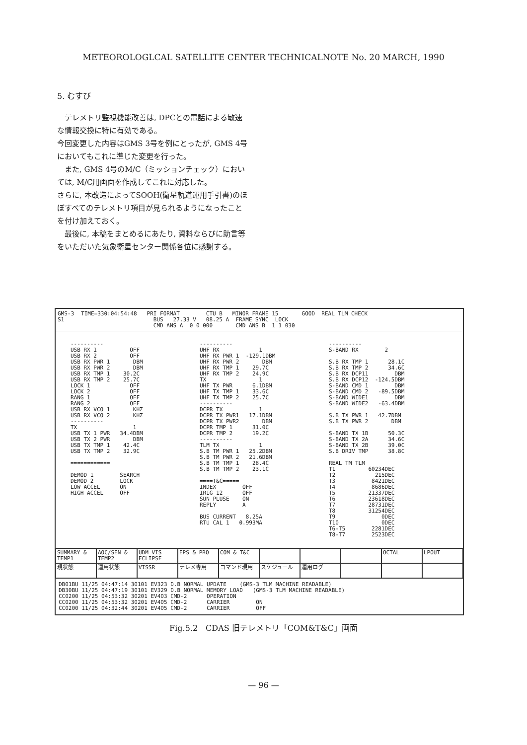METEOROLOGLCAL SATELLITE CENTER TECHNICALNOTE No. 20 MARCH, 1990
5. むすび
　テレメトリ監視機能改善は, DPCとの電話による敏速な情報交換に特に有効である。
今回変更した内容はGMS 3号を例にとったが, GMS 4号においてもこれに準じた変更を行った。
　また, GMS 4号のM/C（ミッションチェック）においては, M/C用画面を作成してこれに対応した。
さらに, 本改造によってSOOH(衛星軌道運用手引書)のほぼすべてのテレメトリ項目が見られるようになったことを付け加えておく。
　最後に, 本稿をまとめるにあたり, 資料ならびに助言等をいただいた気象衛星センター関係各位に感謝する。
GMS-3 S1 TIME=330:04:54:48 PRI FORMAT CTU B MINOR FRAME 15 BUS 27.33 V 08.25 A FRAME SYNC LOCK CMD ANS A 0 0 000 CMD ANS B 1 1 030 GOOD REAL TLM CHECK
---------- USB RX 1 OFF USB RX 2 OFF USB RX PWR 1 DBM USB RX PWR 2 DBM USB RX TMP 1 30.2C USB RX TMP 2 25.7C LOCK 1 OFF LOCK 2 OFF RANG 1 OFF RANG 2 OFF USB RX VCO 1 KHZ USB RX VCO 2 KHZ ---------- TX 1 USB TX 1 PWR 34.4DBM USB TX 2 PWR DBM USB TX TMP 1 42.4C USB TX TMP 2 32.9C ============ DEMOD 1 SEARCH DEMOD 2 LOCK LOW ACCEL ON HIGH ACCEL OFF
---------- UHF RX 1 UHF RX PWR 1 -129.1DBM UHF RX PWR 2 DBM UHF RX TMP 1 29.7C UHF RX TMP 2 24.9C TX 1 UHF TX PWR 6.1DBM UHF TX TMP 1 33.6C UHF TX TMP 2 25.7C ---------- DCPR TX 1 DCPR TX PWR1 17.1DBM DCPR TX PWR2 DBM DCPR TMP 1 31.0C DCPR TMP 2 19.2C ---------- TLM TX 1 S.B TM PWR 1 25.2DBM S.B TM PWR 2 21.6DBM S.B TM TMP 1 28.4C S.B TM TMP 2 23.1C ====T&C===== INDEX OFF IRIG 12 OFF SUN PLUSE ON REPLY A BUS CURRENT 8.25A RTU CAL 1 0.993MA
---------- S-BAND RX 2 S.B RX TMP 1 28.1C S.B RX TMP 2 34.6C S.B RX DCP11 DBM S.B RX DCP12 -124.5DBM S-BAND CMD 1 DBM S-BAND CMD 2 -89.5DBM S-BAND WIDE1 DBM S-BAND WIDE2 -63.4DBM S.B TX PWR 1 42.7DBM S.B TX PWR 2 DBM S-BAND TX 1B 50.3C S-BAND TX 2A 34.6C S-BAND TX 2B 39.0C S.B DRIV TMP 38.8C REAL TM TLM T1 60234DEC T2 215DEC T3 8421DEC T4 8686DEC T5 21337DEC T6 23618DEC T7 28731DEC T8 31254DEC T9 0DEC T10 0DEC T6-T5 2281DEC T8-T7 2523DEC
SUMMARY & TEMP1 AOC/SEN & TEMP2 UDM VIS ECLIPSE EPS & PRO COM & T&C OCTAL LPOUT 現状態 運用状態 VISSR テレメ専用 コマンド現用 スケジュール 運用ログ
DB01BU 11/25 04:47:14 30101 EV323 D.B NORMAL UPDATE (GMS-3 TLM MACHINE READABLE) DB30BU 11/25 04:47:19 30101 EV329 D.B NORMAL MEMORY LOAD (GMS-3 TLM MACHINE READABLE) CC0200 11/25 04:53:32 30201 EV403 CMD-2 OPERATION CC0200 11/25 04:53:32 30201 EV405 CMD-2 CARRIER ON CC0200 11/25 04:32:44 30201 EV405 CMD-2 CARRIER OFF
Fig.5.2　CDAS 旧テレメトリ「COM&T&C」画面
— 96 —